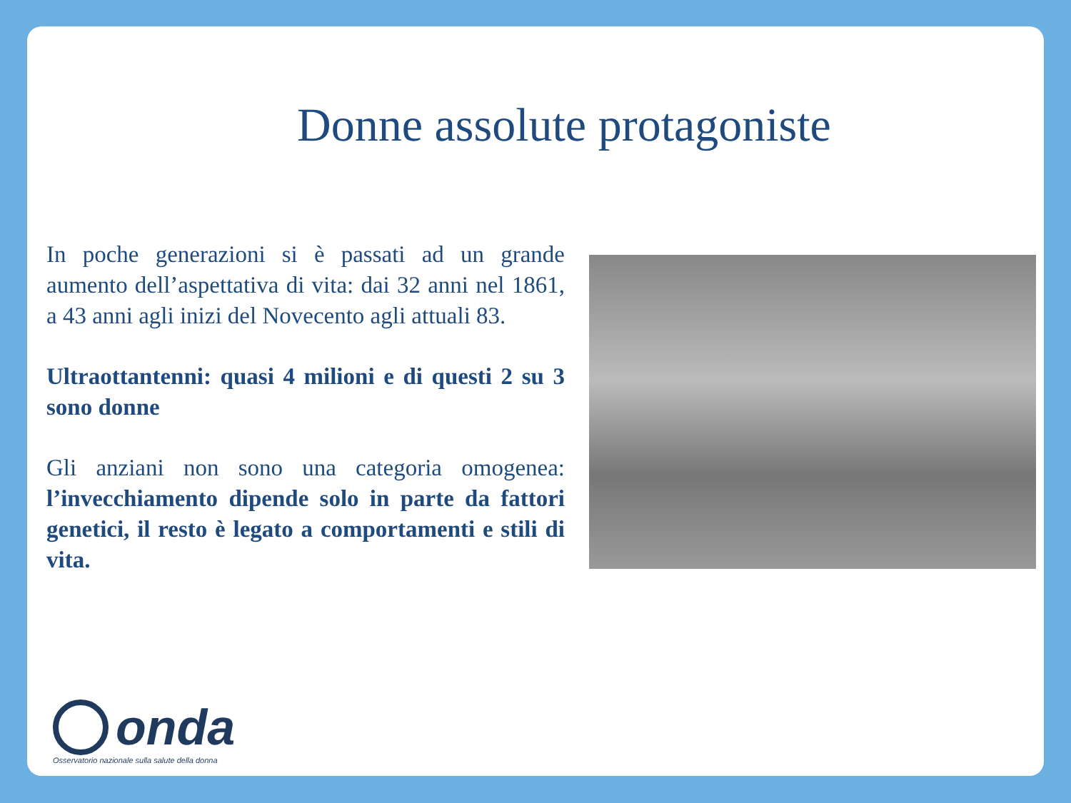Donne assolute protagoniste
In poche generazioni si è passati ad un grande aumento dell’aspettativa di vita: dai 32 anni nel 1861, a 43 anni agli inizi del Novecento agli attuali 83.
Ultraottantenni: quasi 4 milioni e di questi 2 su 3 sono donne
Gli anziani non sono una categoria omogenea: l’invecchiamento dipende solo in parte da fattori genetici, il resto è legato a comportamenti e stili di vita.
onda
Osservatorio nazionale sulla salute della donna